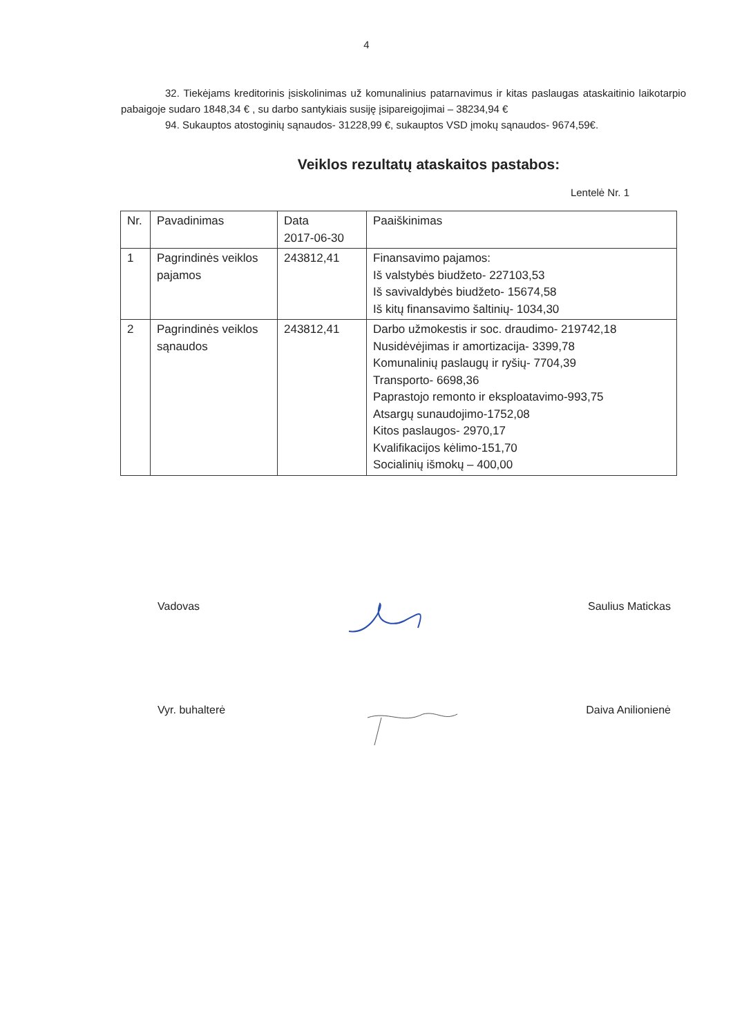4
32. Tiekėjams kreditorinis įsiskolinimas už komunalinius patarnavimus ir kitas paslaugas ataskaitinio laikotarpio pabaigoje sudaro 1848,34 € , su darbo santykiais susiję įsipareigojimai – 38234,94 €
94. Sukauptos atostoginių sąnaudos- 31228,99 €, sukauptos VSD įmokų sąnaudos- 9674,59€.
Veiklos rezultatų ataskaitos pastabos:
Lentelė Nr. 1
| Nr. | Pavadinimas | Data 2017-06-30 | Paaiškinimas |
| 1 | Pagrindinės veiklos pajamos | 243812,41 | Finansavimo pajamos: Iš valstybės biudžeto- 227103,53 Iš savivaldybės biudžeto- 15674,58 Iš kitų finansavimo šaltinių- 1034,30 |
| 2 | Pagrindinės veiklos sąnaudos | 243812,41 | Darbo užmokestis ir soc. draudimo- 219742,18 Nusidėvėjimas ir amortizacija- 3399,78 Komunalinių paslaugų ir ryšių- 7704,39 Transporto- 6698,36 Paprastojo remonto ir eksploatavimo-993,75 Atsargų sunaudojimo-1752,08 Kitos paslaugos- 2970,17 Kvalifikacijos kėlimo-151,70 Socialinių išmokų – 400,00 |
Vadovas Saulius Matickas
Vyr. buhalterė Daiva Anilionienė